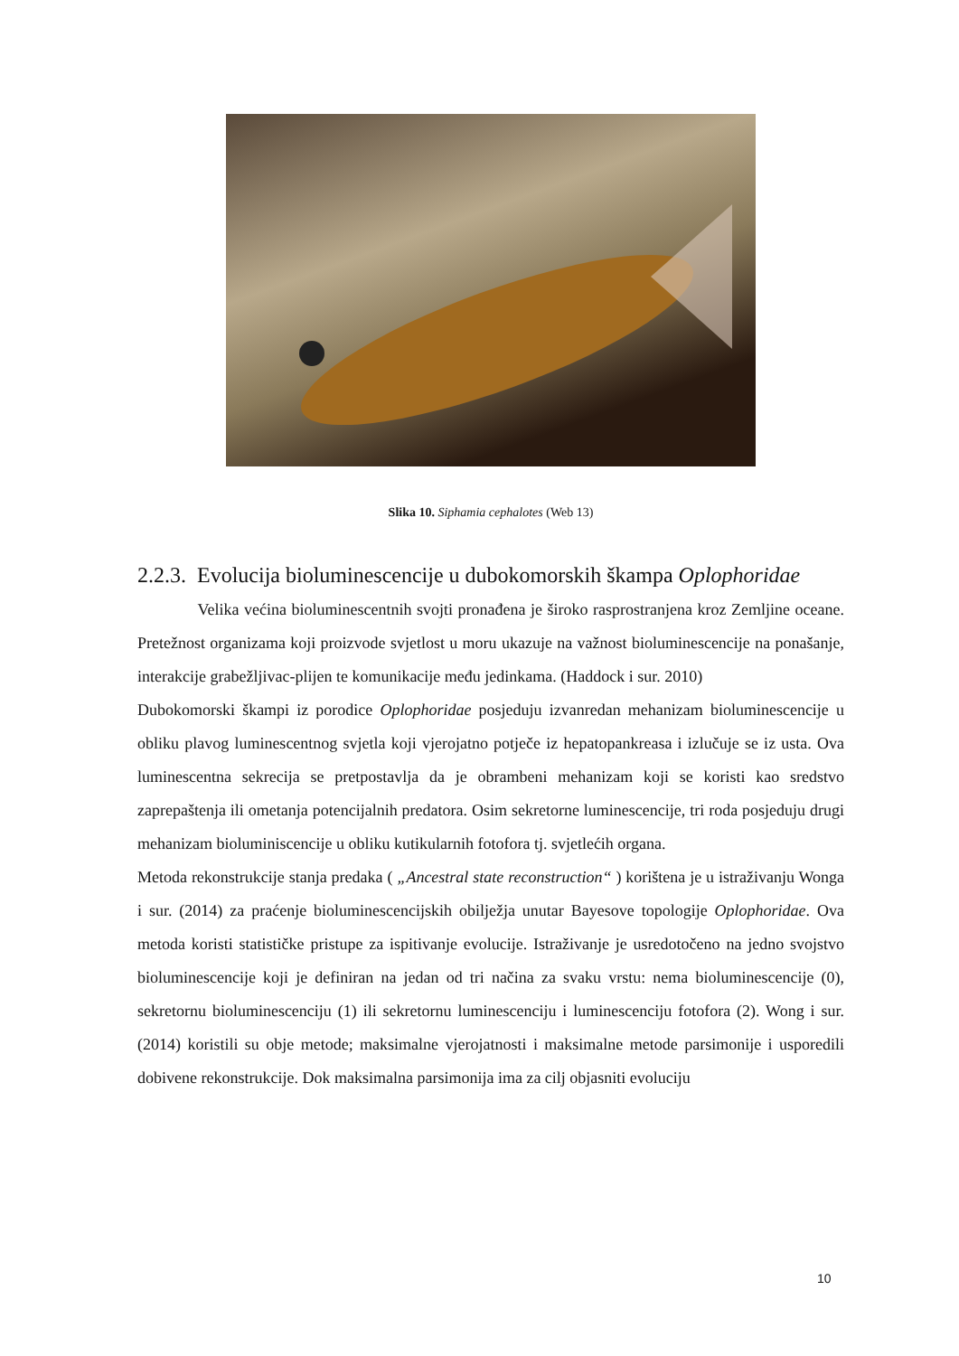Slika 10. Siphamia cephalotes (Web 13)
2.2.3. Evolucija bioluminescencije u dubokomorskih škampa Oplophoridae
Velika većina bioluminescentnih svojti pronađena je široko rasprostranjena kroz Zemljine oceane. Pretežnost organizama koji proizvode svjetlost u moru ukazuje na važnost bioluminescencije na ponašanje, interakcije grabežljivac-plijen te komunikacije među jedinkama. (Haddock i sur. 2010)
Dubokomorski škampi iz porodice Oplophoridae posjeduju izvanredan mehanizam bioluminescencije u obliku plavog luminescentnog svjetla koji vjerojatno potječe iz hepatopankreasa i izlučuje se iz usta. Ova luminescentna sekrecija se pretpostavlja da je obrambeni mehanizam koji se koristi kao sredstvo zaprepaštenja ili ometanja potencijalnih predatora. Osim sekretorne luminescencije, tri roda posjeduju drugi mehanizam bioluminiscencije u obliku kutikularnih fotofora tj. svjetlećih organa.
Metoda rekonstrukcije stanja predaka ( „Ancestral state reconstruction“ ) korištena je u istraživanju Wonga i sur. (2014) za praćenje bioluminescencijskih obilježja unutar Bayesove topologije Oplophoridae. Ova metoda koristi statističke pristupe za ispitivanje evolucije. Istraživanje je usredotočeno na jedno svojstvo bioluminescencije koji je definiran na jedan od tri načina za svaku vrstu: nema bioluminescencije (0), sekretornu bioluminescenciju (1) ili sekretornu luminescenciju i luminescenciju fotofora (2). Wong i sur. (2014) koristili su obje metode; maksimalne vjerojatnosti i maksimalne metode parsimonije i usporedili dobivene rekonstrukcije. Dok maksimalna parsimonija ima za cilj objasniti evoluciju
10